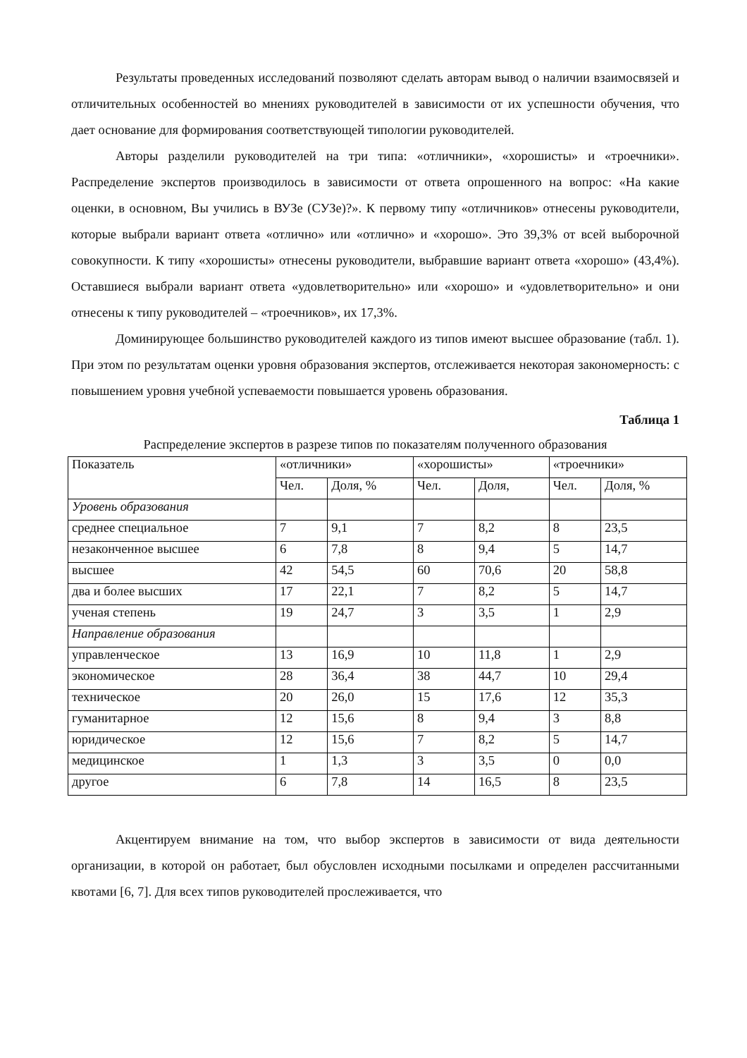Результаты проведенных исследований позволяют сделать авторам вывод о наличии взаимосвязей и отличительных особенностей во мнениях руководителей в зависимости от их успешности обучения, что дает основание для формирования соответствующей типологии руководителей.
Авторы разделили руководителей на три типа: «отличники», «хорошисты» и «троечники». Распределение экспертов производилось в зависимости от ответа опрошенного на вопрос: «На какие оценки, в основном, Вы учились в ВУЗе (СУЗе)?». К первому типу «отличников» отнесены руководители, которые выбрали вариант ответа «отлично» или «отлично» и «хорошо». Это 39,3% от всей выборочной совокупности. К типу «хорошисты» отнесены руководители, выбравшие вариант ответа «хорошо» (43,4%). Оставшиеся выбрали вариант ответа «удовлетворительно» или «хорошо» и «удовлетворительно» и они отнесены к типу руководителей – «троечников», их 17,3%.
Доминирующее большинство руководителей каждого из типов имеют высшее образование (табл. 1). При этом по результатам оценки уровня образования экспертов, отслеживается некоторая закономерность: с повышением уровня учебной успеваемости повышается уровень образования.
Таблица 1
Распределение экспертов в разрезе типов по показателям полученного образования
| Показатель | «отличники» | | «хорошисты» | | «троечники» | |
| | Чел. | Доля, % | Чел. | Доля, | Чел. | Доля, % |
| Уровень образования | | | | | | |
| среднее специальное | 7 | 9,1 | 7 | 8,2 | 8 | 23,5 |
| незаконченное высшее | 6 | 7,8 | 8 | 9,4 | 5 | 14,7 |
| высшее | 42 | 54,5 | 60 | 70,6 | 20 | 58,8 |
| два и более высших | 17 | 22,1 | 7 | 8,2 | 5 | 14,7 |
| ученая степень | 19 | 24,7 | 3 | 3,5 | 1 | 2,9 |
| Направление образования | | | | | | |
| управленческое | 13 | 16,9 | 10 | 11,8 | 1 | 2,9 |
| экономическое | 28 | 36,4 | 38 | 44,7 | 10 | 29,4 |
| техническое | 20 | 26,0 | 15 | 17,6 | 12 | 35,3 |
| гуманитарное | 12 | 15,6 | 8 | 9,4 | 3 | 8,8 |
| юридическое | 12 | 15,6 | 7 | 8,2 | 5 | 14,7 |
| медицинское | 1 | 1,3 | 3 | 3,5 | 0 | 0,0 |
| другое | 6 | 7,8 | 14 | 16,5 | 8 | 23,5 |
Акцентируем внимание на том, что выбор экспертов в зависимости от вида деятельности организации, в которой он работает, был обусловлен исходными посылками и определен рассчитанными квотами [6, 7]. Для всех типов руководителей прослеживается, что